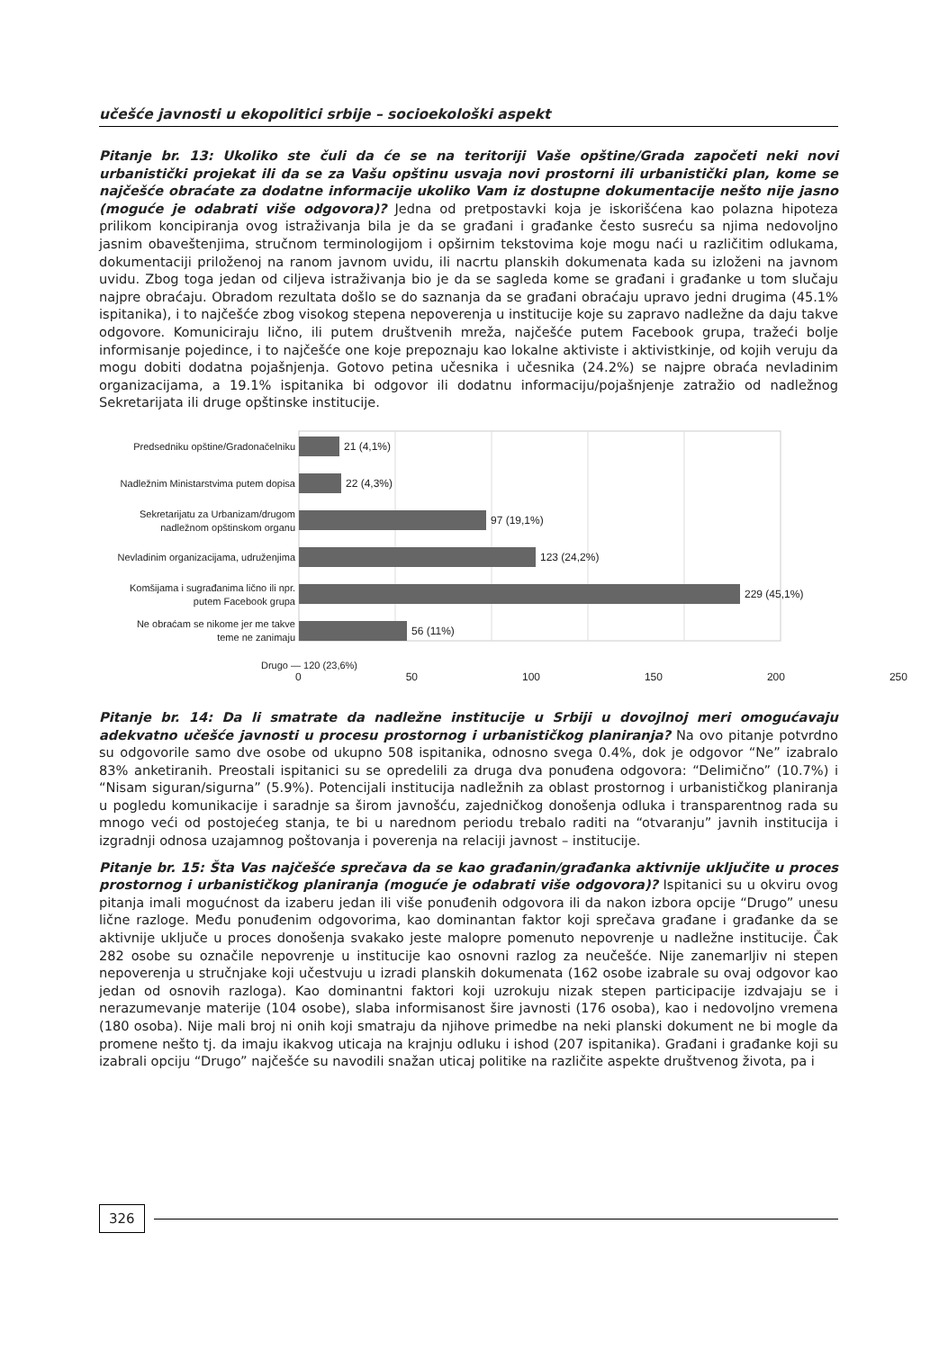učešće javnosti u ekopolitici srbije – socioekološki aspekt
Pitanje br. 13: Ukoliko ste čuli da će se na teritoriji Vaše opštine/Grada započeti neki novi urbanistički projekat ili da se za Vašu opštinu usvaja novi prostorni ili urbanistički plan, kome se najčešće obraćate za dodatne informacije ukoliko Vam iz dostupne dokumentacije nešto nije jasno (moguće je odabrati više odgovora)? Jedna od pretpostavki koja je iskorišćena kao polazna hipoteza prilikom koncipiranja ovog istraživanja bila je da se građani i građanke često susreću sa njima nedovoljno jasnim obaveštenjima, stručnom terminologijom i opširnim tekstovima koje mogu naći u različitim odlukama, dokumentaciji priloženoj na ranom javnom uvidu, ili nacrtu planskih dokumenata kada su izloženi na javnom uvidu. Zbog toga jedan od ciljeva istraživanja bio je da se sagleda kome se građani i građanke u tom slučaju najpre obraćaju. Obradom rezultata došlo se do saznanja da se građani obraćaju upravo jedni drugima (45.1% ispitanika), i to najčešće zbog visokog stepena nepoverenja u institucije koje su zapravo nadležne da daju takve odgovore. Komuniciraju lično, ili putem društvenih mreža, najčešće putem Facebook grupa, tražeći bolje informisanje pojedince, i to najčešće one koje prepoznaju kao lokalne aktiviste i aktivistkinje, od kojih veruju da mogu dobiti dodatna pojašnjenja. Gotovo petina učesnika i učesnika (24.2%) se najpre obraća nevladinim organizacijama, a 19.1% ispitanika bi odgovor ili dodatnu informaciju/pojašnjenje zatražio od nadležnog Sekretarijata ili druge opštinske institucije.
Predsedniku opštine/Gradonačelniku
Nadležnim Ministarstvima putem dopisa
Sekretarijatu za Urbanizam/drugom
nadležnom opštinskom organu
Nevladinim organizacijama, udruženjima
Komšijama i sugrađanima lično ili npr.
putem Facebook grupa
Ne obraćam se nikome jer me takve
teme ne zanimaju
21 (4,1%)
22 (4,3%)
97 (19,1%)
123 (24,2%)
229 (45,1%)
56 (11%)
Drugo — 120 (23,6%)
0 50 100 150 200 250
Pitanje br. 14: Da li smatrate da nadležne institucije u Srbiji u dovojlnoj meri omogućavaju adekvatno učešće javnosti u procesu prostornog i urbanističkog planiranja? Na ovo pitanje potvrdno su odgovorile samo dve osobe od ukupno 508 ispitanika, odnosno svega 0.4%, dok je odgovor “Ne” izabralo 83% anketiranih. Preostali ispitanici su se opredelili za druga dva ponuđena odgovora: “Delimično” (10.7%) i “Nisam siguran/sigurna” (5.9%). Potencijali institucija nadležnih za oblast prostornog i urbanističkog planiranja u pogledu komunikacije i saradnje sa širom javnošću, zajedničkog donošenja odluka i transparentnog rada su mnogo veći od postojećeg stanja, te bi u narednom periodu trebalo raditi na “otvaranju” javnih institucija i izgradnji odnosa uzajamnog poštovanja i poverenja na relaciji javnost – institucije.
Pitanje br. 15: Šta Vas najčešće sprečava da se kao građanin/građanka aktivnije uključite u proces prostornog i urbanističkog planiranja (moguće je odabrati više odgovora)? Ispitanici su u okviru ovog pitanja imali mogućnost da izaberu jedan ili više ponuđenih odgovora ili da nakon izbora opcije “Drugo” unesu lične razloge. Među ponuđenim odgovorima, kao dominantan faktor koji sprečava građane i građanke da se aktivnije uključe u proces donošenja svakako jeste malopre pomenuto nepovrenje u nadležne institucije. Čak 282 osobe su označile nepovrenje u institucije kao osnovni razlog za neučešće. Nije zanemarljiv ni stepen nepoverenja u stručnjake koji učestvuju u izradi planskih dokumenata (162 osobe izabrale su ovaj odgovor kao jedan od osnovih razloga). Kao dominantni faktori koji uzrokuju nizak stepen participacije izdvajaju se i nerazumevanje materije (104 osobe), slaba informisanost šire javnosti (176 osoba), kao i nedovoljno vremena (180 osoba). Nije mali broj ni onih koji smatraju da njihove primedbe na neki planski dokument ne bi mogle da promene nešto tj. da imaju ikakvog uticaja na krajnju odluku i ishod (207 ispitanika). Građani i građanke koji su izabrali opciju “Drugo” najčešće su navodili snažan uticaj politike na različite aspekte društvenog života, pa i
326